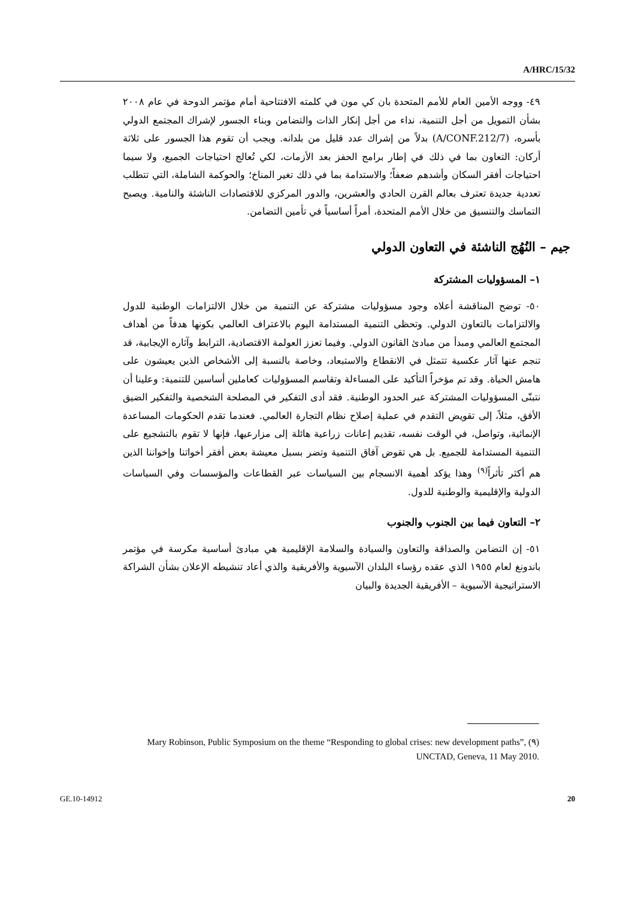A/HRC/15/32
٤٩- ووجه الأمين العام للأمم المتحدة بان كي مون في كلمته الافتتاحية أمام مؤتمر الدوحة في عام ٢٠٠٨ بشأن التمويل من أجل التنمية، نداء من أجل إنكار الذات والتضامن وبناء الجسور لإشراك المجتمع الدولي بأسره، (A/CONF.212/7) بدلاً من إشراك عدد قليل من بلدانه. ويجب أن تقوم هذا الجسور على ثلاثة أركان: التعاون بما في ذلك في إطار برامج الحفز بعد الأزمات، لكي تُعالج احتياجات الجميع، ولا سيما احتياجات أفقر السكان وأشدهم ضعفاً؛ والاستدامة بما في ذلك تغير المناخ؛ والحوكمة الشاملة، التي تتطلب تعددية جديدة تعترف بعالم القرن الحادي والعشرين، والدور المركزي للاقتصادات الناشئة والنامية. ويصبح التماسك والتنسيق من خلال الأمم المتحدة، أمراً أساسياً في تأمين التضامن.
جيم – النُهُج الناشئة في التعاون الدولي
١– المسؤوليات المشتركة
٥٠- توضح المناقشة أعلاه وجود مسؤوليات مشتركة عن التنمية من خلال الالتزامات الوطنية للدول والالتزامات بالتعاون الدولي. وتحظى التنمية المستدامة اليوم بالاعتراف العالمي بكونها هدفاً من أهداف المجتمع العالمي ومبدأ من مبادئ القانون الدولي. وفيما تعزز العولمة الاقتصادية، الترابط وآثاره الإيجابية، قد تنجم عنها آثار عكسية تتمثل في الانقطاع والاستبعاد، وخاصة بالنسبة إلى الأشخاص الذين يعيشون على هامش الحياة. وقد تم مؤخراً التأكيد على المساءلة وتقاسم المسؤوليات كعاملين أساسين للتنمية: وعلينا أن نتبنّى المسؤوليات المشتركة عبر الحدود الوطنية. فقد أدى التفكير في المصلحة الشخصية والتفكير الضيق الأفق، مثلاً، إلى تقويض التقدم في عملية إصلاح نظام التجارة العالمي. فعندما تقدم الحكومات المساعدة الإنمائية، وتواصل، في الوقت نفسه، تقديم إعانات زراعية هائلة إلى مزارعيها، فإنها لا تقوم بالتشجيع على التنمية المستدامة للجميع. بل هي تقوض آفاق التنمية وتضر بسبل معيشة بعض أفقر أخواتنا وإخواننا الذين هم أكثر تأثراً<sup>(٩)</sup> وهذا يؤكد أهمية الانسجام بين السياسات عبر القطاعات والمؤسسات وفي السياسات الدولية والإقليمية والوطنية للدول.
٢– التعاون فيما بين الجنوب والجنوب
٥١- إن التضامن والصداقة والتعاون والسيادة والسلامة الإقليمية هي مبادئ أساسية مكرسة في مؤتمر باندونغ لعام ١٩٥٥ الذي عقده رؤساء البلدان الآسيوية والأفريقية والذي أعاد تنشيطه الإعلان بشأن الشراكة الاستراتيجية الآسيوية – الأفريقية الجديدة والبيان
(٩) Mary Robinson, Public Symposium on the theme “Responding to global crises: new development paths”, UNCTAD, Geneva, 11 May 2010.
GE.10-14912 20